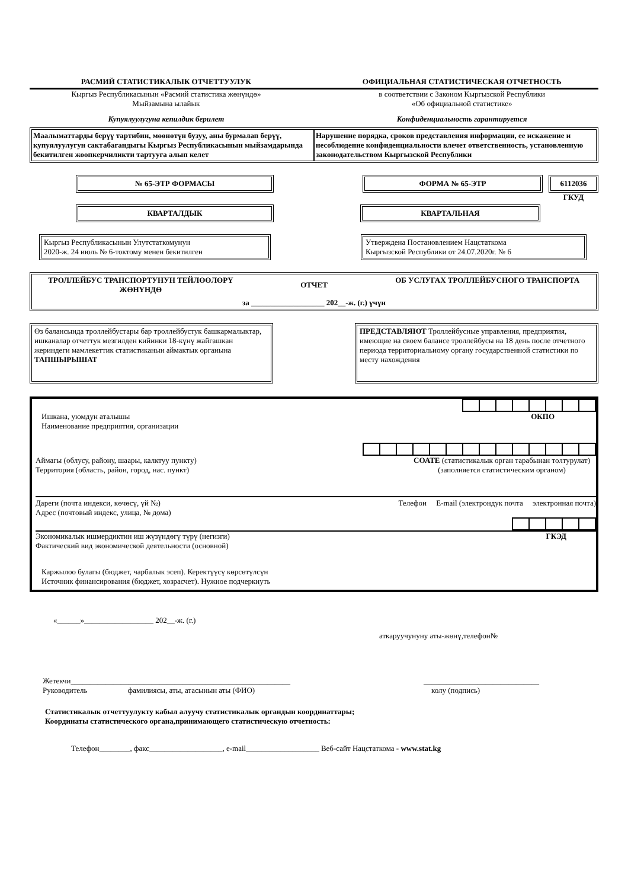РАСМИЙ СТАТИСТИКАЛЫК ОТЧЕТТУУЛУК
ОФИЦИАЛЬНАЯ СТАТИСТИЧЕСКАЯ ОТЧЕТНОСТЬ
Кыргыз Республикасынын «Расмий статистика жөнүндө»
Мыйзамына ылайык
в соответствии с Законом Кыргызской Республики
«Об официальной статистике»
Купуялуулугуна кепилдик берилет
Конфиденциальность гарантируется
Маалыматтарды берүү тартибин, мөөнөтүн бузуу, аны бурмалап берүү, купуялуулугун сактабагандыгы Кыргыз Республикасынын мыйзамдарында бекитилген жоопкерчиликти тартууга алып келет
Нарушение порядка, сроков представления информации, ее искажение и несоблюдение конфиденциальности влечет ответственность, установленную законодательством Кыргызской Республики
№ 65-ЭТР ФОРМАСЫ ФОРМА № 65-ЭТР 6112036
ГКУД
КВАРТАЛДЫК КВАРТАЛЬНАЯ
Кыргыз Республикасынын Улутстаткомунун
2020-ж. 24 июль № 6-токтому менен бекитилген
Утверждена Постановлением Нацстаткома
Кыргызской Республики от 24.07.2020г. № 6
ТРОЛЛЕЙБУС ТРАНСПОРТУНУН ТЕЙЛӨӨЛӨРҮ ЖӨНҮНДӨ
ОТЧЕТ
ОБ УСЛУГАХ ТРОЛЛЕЙБУСНОГО ТРАНСПОРТА
за ___________________ 202__-ж. (г.) үчүн
Өз балансында троллейбустары бар троллейбустук башкармалыктар, ишканалар отчеттук мезгилден кийинки 18-күнү жайгашкан жериндеги мамлекеттик статистиканын аймактык органына ТАПШЫРЫШАТ
ПРЕДСТАВЛЯЮТ Троллейбусные управления, предприятия, имеющие на своем балансе троллейбусы на 18 день после отчетного периода территориальному органу государственной статистики по месту нахождения
Ишкана, уюмдун аталышы
Наименование предприятия, организации
ОКПО
Аймагы (облусу, району, шаары, калктуу пункту)
Территория (область, район, город, нас. пункт)
СОАТЕ (статистикалык орган тарабынан толтурулат)
(заполняется статистическим органом)
Дареги (почта индекси, көчөсү, үй №)
Адрес (почтовый индекс, улица, № дома)
Телефон E-mail (электрондук почта электронная почта)
Экономикалык ишмердиктин иш жүзүндөгү түрү (негизги)
Фактический вид экономической деятельности (основной)
ГКЭД
Каржылоо булагы (бюджет, чарбалык эсеп). Керектүүсү көрсөтүлсүн
Источник финансирования (бюджет, хозрасчет). Нужное подчеркнуть
«______»__________________ 202__-ж. (г.)
аткаруучунуну аты-жөнү,телефон№
Жетекчи_________________________________________________________
Руководитель фамилиясы, аты, атасынын аты (ФИО)
______________________________
колу (подпись)
Статистикалык отчеттуулукту кабыл алуучу статистикалык органдын координаттары;
Координаты статистического органа,принимающего статистическую отчетность:
Телефон________, факс___________________, e-mail___________________ Веб-сайт Нацстаткома - www.stat.kg